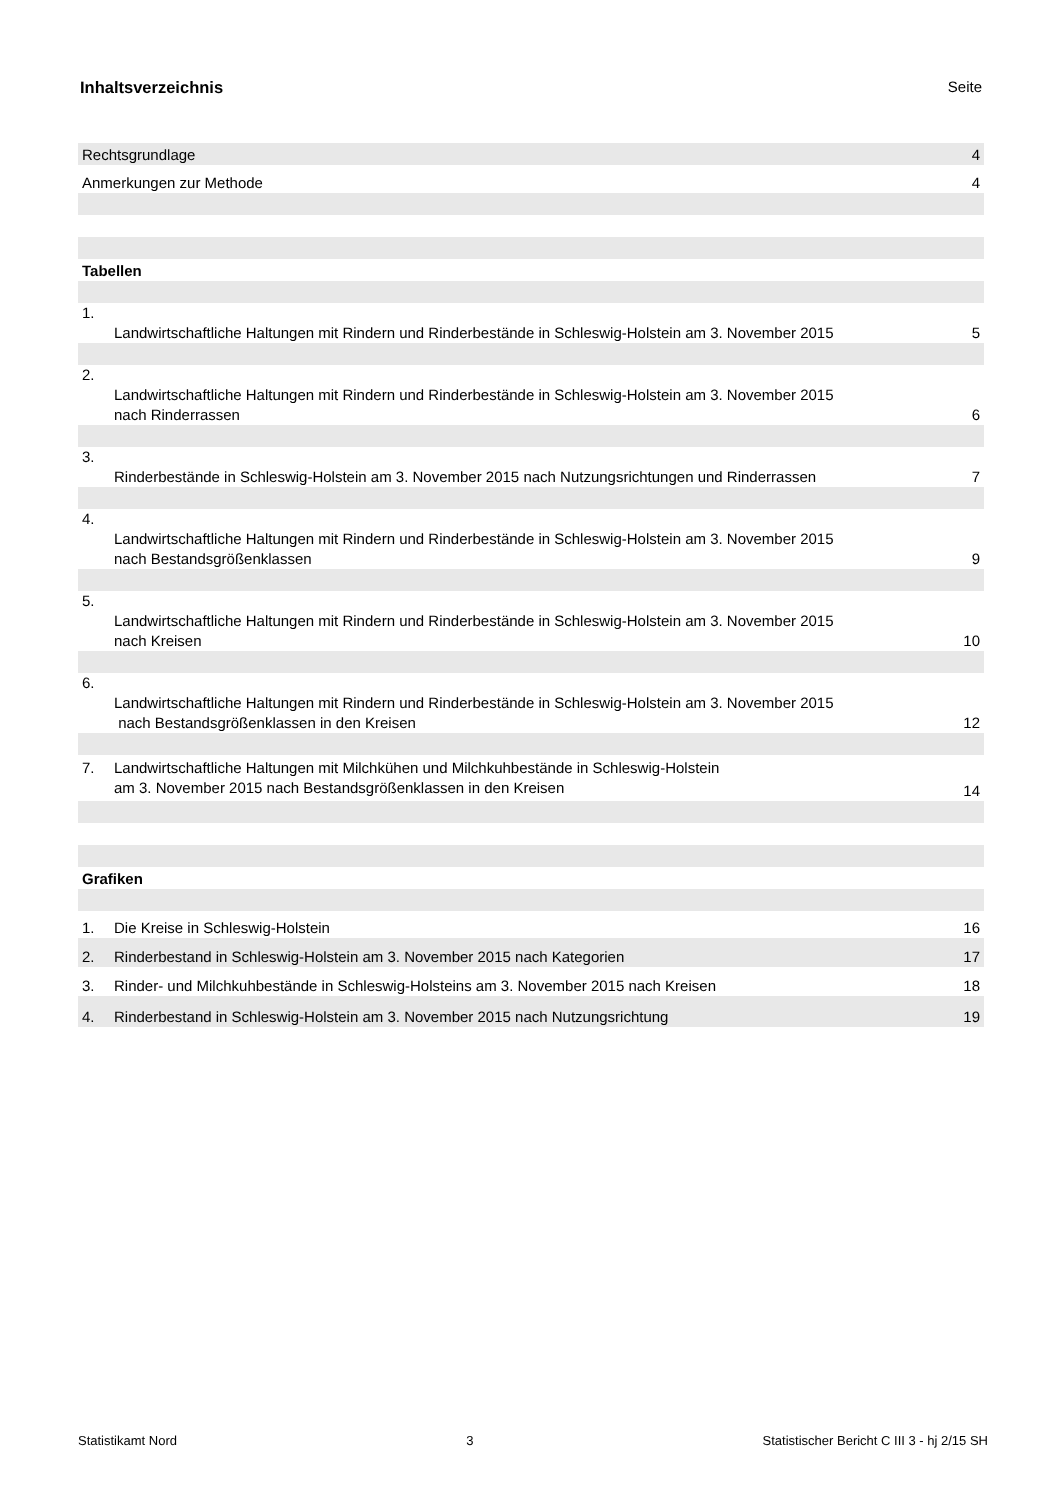Inhaltsverzeichnis Seite
| Rechtsgrundlage | | 4 |
| Anmerkungen zur Methode | | 4 |
| Tabellen | | |
| 1. | Landwirtschaftliche Haltungen mit Rindern und Rinderbestände in Schleswig-Holstein am 3. November 2015 | 5 |
| 2. | Landwirtschaftliche Haltungen mit Rindern und Rinderbestände in Schleswig-Holstein am 3. November 2015 nach Rinderrassen | 6 |
| 3. | Rinderbestände in Schleswig-Holstein am 3. November 2015 nach Nutzungsrichtungen und Rinderrassen | 7 |
| 4. | Landwirtschaftliche Haltungen mit Rindern und Rinderbestände in Schleswig-Holstein am 3. November 2015 nach Bestandsgrößenklassen | 9 |
| 5. | Landwirtschaftliche Haltungen mit Rindern und Rinderbestände in Schleswig-Holstein am 3. November 2015 nach Kreisen | 10 |
| 6. | Landwirtschaftliche Haltungen mit Rindern und Rinderbestände in Schleswig-Holstein am 3. November 2015 nach Bestandsgrößenklassen in den Kreisen | 12 |
| 7. | Landwirtschaftliche Haltungen mit Milchkühen und Milchkuhbestände in Schleswig-Holstein am 3. November 2015 nach Bestandsgrößenklassen in den Kreisen | 14 |
| Grafiken | | |
| 1. | Die Kreise in Schleswig-Holstein | 16 |
| 2. | Rinderbestand in Schleswig-Holstein am 3. November 2015 nach Kategorien | 17 |
| 3. | Rinder- und Milchkuhbestände in Schleswig-Holsteins am 3. November 2015 nach Kreisen | 18 |
| 4. | Rinderbestand in Schleswig-Holstein am 3. November 2015 nach Nutzungsrichtung | 19 |
Statistikamt Nord 3 Statistischer Bericht C III 3 - hj 2/15 SH